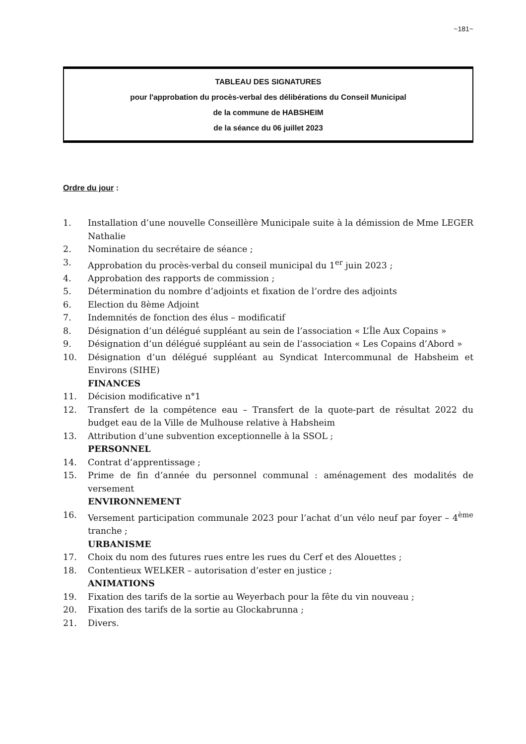~181~
TABLEAU DES SIGNATURES
pour l'approbation du procès-verbal des délibérations du Conseil Municipal
de la commune de HABSHEIM
de la séance du 06 juillet 2023
Ordre du jour :
1. Installation d’une nouvelle Conseillère Municipale suite à la démission de Mme LEGER Nathalie
2. Nomination du secrétaire de séance ;
3. Approbation du procès-verbal du conseil municipal du 1<sup>er</sup> juin 2023 ;
4. Approbation des rapports de commission ;
5. Détermination du nombre d’adjoints et fixation de l’ordre des adjoints
6. Election du 8ème Adjoint
7. Indemnités de fonction des élus – modificatif
8. Désignation d’un délégué suppléant au sein de l’association « L’Île Aux Copains »
9. Désignation d’un délégué suppléant au sein de l’association « Les Copains d’Abord »
10. Désignation d’un délégué suppléant au Syndicat Intercommunal de Habsheim et Environs (SIHE)
FINANCES
11. Décision modificative n°1
12. Transfert de la compétence eau – Transfert de la quote-part de résultat 2022 du budget eau de la Ville de Mulhouse relative à Habsheim
13. Attribution d’une subvention exceptionnelle à la SSOL ;
PERSONNEL
14. Contrat d’apprentissage ;
15. Prime de fin d’année du personnel communal : aménagement des modalités de versement
ENVIRONNEMENT
16. Versement participation communale 2023 pour l’achat d’un vélo neuf par foyer – 4<sup>ème</sup> tranche ;
URBANISME
17. Choix du nom des futures rues entre les rues du Cerf et des Alouettes ;
18. Contentieux WELKER – autorisation d’ester en justice ;
ANIMATIONS
19. Fixation des tarifs de la sortie au Weyerbach pour la fête du vin nouveau ;
20. Fixation des tarifs de la sortie au Glockabrunna ;
21. Divers.